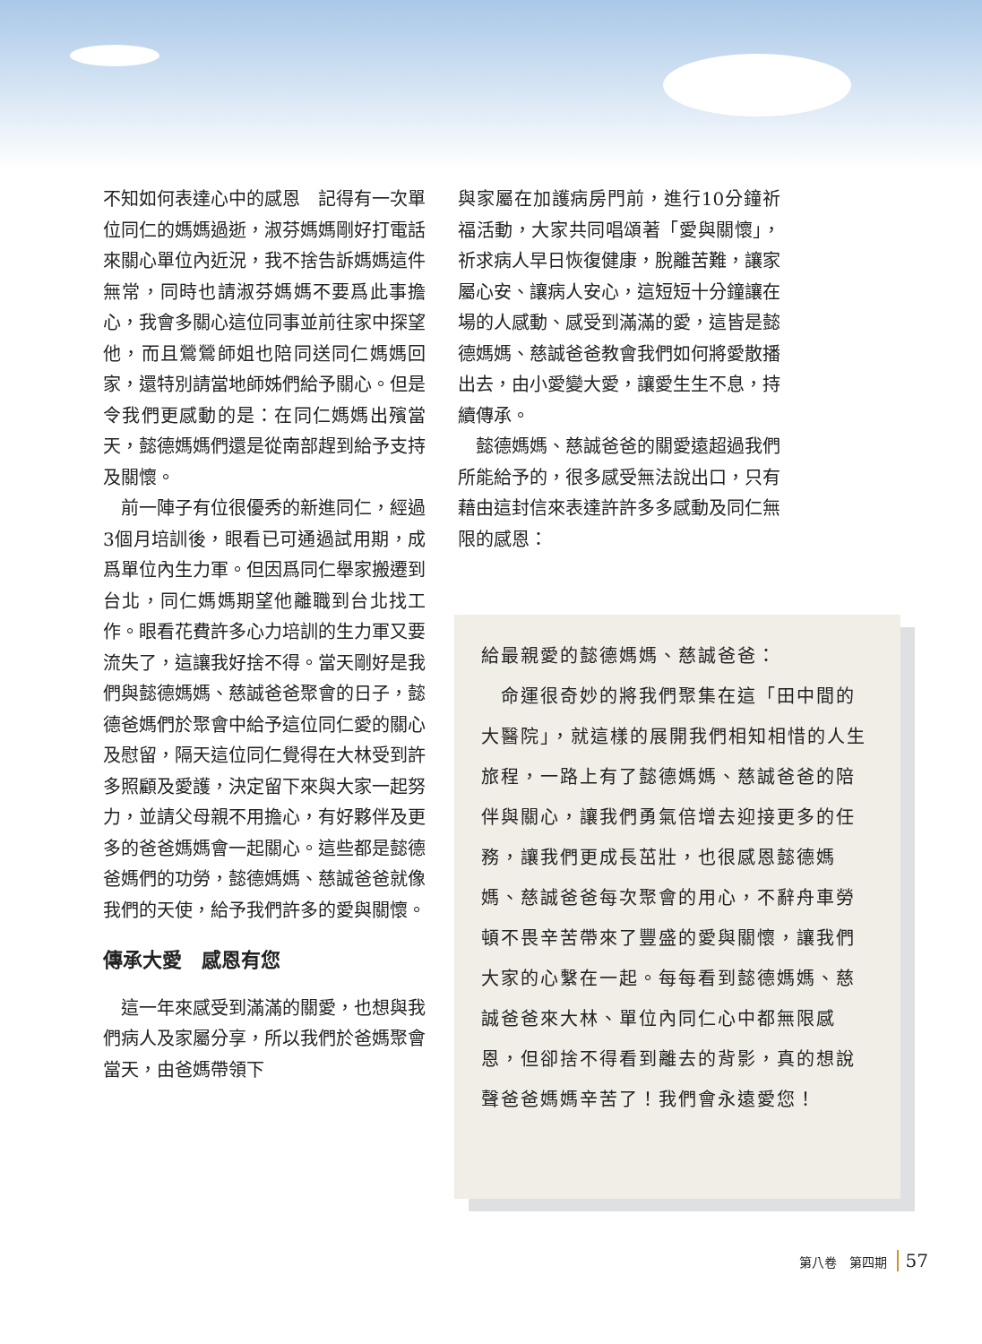不知如何表達心中的感恩　記得有一次單位同仁的媽媽過逝，淑芬媽媽剛好打電話來關心單位內近況，我不捨告訴媽媽這件無常，同時也請淑芬媽媽不要爲此事擔心，我會多關心這位同事並前往家中探望他，而且鶯鶯師姐也陪同送同仁媽媽回家，還特別請當地師姊們給予關心。但是令我們更感動的是：在同仁媽媽出殯當天，懿德媽媽們還是從南部趕到給予支持及關懷。
　前一陣子有位很優秀的新進同仁，經過3個月培訓後，眼看已可通過試用期，成爲單位內生力軍。但因爲同仁舉家搬遷到台北，同仁媽媽期望他離職到台北找工作。眼看花費許多心力培訓的生力軍又要流失了，這讓我好捨不得。當天剛好是我們與懿德媽媽、慈誠爸爸聚會的日子，懿德爸媽們於聚會中給予這位同仁愛的關心及慰留，隔天這位同仁覺得在大林受到許多照顧及愛護，決定留下來與大家一起努力，並請父母親不用擔心，有好夥伴及更多的爸爸媽媽會一起關心。這些都是懿德爸媽們的功勞，懿德媽媽、慈誠爸爸就像我們的天使，給予我們許多的愛與關懷。
傳承大愛　感恩有您
　這一年來感受到滿滿的關愛，也想與我們病人及家屬分享，所以我們於爸媽聚會當天，由爸媽帶領下
與家屬在加護病房門前，進行10分鐘祈福活動，大家共同唱頌著「愛與關懷」，祈求病人早日恢復健康，脫離苦難，讓家屬心安、讓病人安心，這短短十分鐘讓在場的人感動、感受到滿滿的愛，這皆是懿德媽媽、慈誠爸爸教會我們如何將愛散播出去，由小愛變大愛，讓愛生生不息，持續傳承。
　懿德媽媽、慈誠爸爸的關愛遠超過我們所能給予的，很多感受無法說出口，只有藉由這封信來表達許許多多感動及同仁無限的感恩：
給最親愛的懿德媽媽、慈誠爸爸：
　命運很奇妙的將我們聚集在這「田中間的大醫院」，就這樣的展開我們相知相惜的人生旅程，一路上有了懿德媽媽、慈誠爸爸的陪伴與關心，讓我們勇氣倍增去迎接更多的任務，讓我們更成長茁壯，也很感恩懿德媽媽、慈誠爸爸每次聚會的用心，不辭舟車勞頓不畏辛苦帶來了豐盛的愛與關懷，讓我們大家的心繫在一起。每每看到懿德媽媽、慈誠爸爸來大林、單位內同仁心中都無限感恩，但卻捨不得看到離去的背影，真的想說聲爸爸媽媽辛苦了！我們會永遠愛您！
第八卷　第四期 57